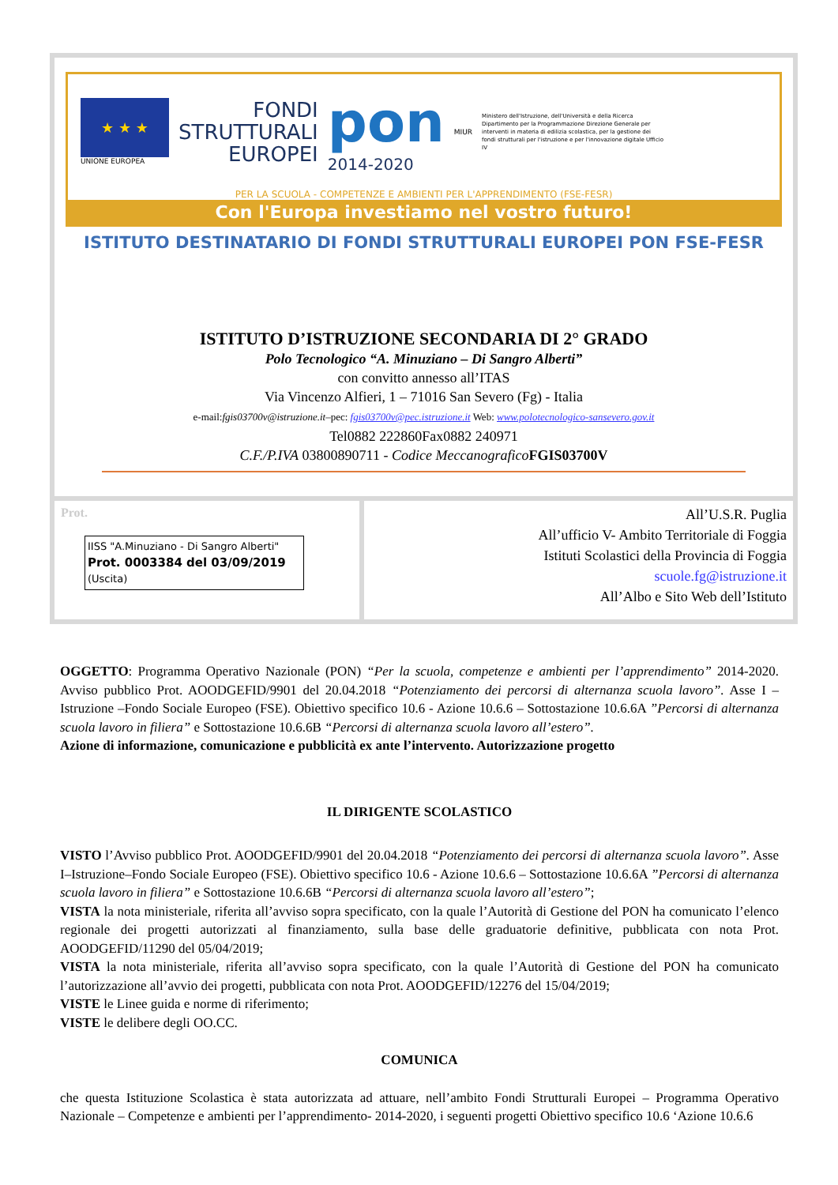★ ★ ★
UNIONE EUROPEA
FONDI
STRUTTURALI
EUROPEI
pon
2014-2020
MIUR
Ministero dell'Istruzione, dell'Università e della Ricerca Dipartimento per la Programmazione Direzione Generale per interventi in materia di edilizia scolastica, per la gestione dei fondi strutturali per l'istruzione e per l'innovazione digitale Ufficio IV
PER LA SCUOLA - COMPETENZE E AMBIENTI PER L'APPRENDIMENTO (FSE-FESR)
Con l'Europa investiamo nel vostro futuro!
ISTITUTO DESTINATARIO DI FONDI STRUTTURALI EUROPEI PON FSE-FESR
ISTITUTO D’ISTRUZIONE SECONDARIA DI 2° GRADO
Polo Tecnologico “A. Minuziano – Di Sangro Alberti”
con convitto annesso all’ITAS
Via Vincenzo Alfieri, 1 – 71016 San Severo (Fg) - Italia
e-mail:fgis03700v@istruzione.it–pec: fgis03700v@pec.istruzione.it Web: www.polotecnologico-sansevero.gov.it
Tel0882 222860Fax0882 240971
C.F./P.IVA 03800890711 - Codice Meccanografico FGIS03700V
Prot.
IISS "A.Minuziano - Di Sangro Alberti"
Prot. 0003384 del 03/09/2019
(Uscita)
All’U.S.R. Puglia
All’ufficio V- Ambito Territoriale di Foggia
Istituti Scolastici della Provincia di Foggia
scuole.fg@istruzione.it
All’Albo e Sito Web dell’Istituto
OGGETTO: Programma Operativo Nazionale (PON) “Per la scuola, competenze e ambienti per l’apprendimento” 2014-2020. Avviso pubblico Prot. AOODGEFID/9901 del 20.04.2018 “Potenziamento dei percorsi di alternanza scuola lavoro”. Asse I – Istruzione –Fondo Sociale Europeo (FSE). Obiettivo specifico 10.6 - Azione 10.6.6 – Sottostazione 10.6.6A ”Percorsi di alternanza scuola lavoro in filiera” e Sottostazione 10.6.6B “Percorsi di alternanza scuola lavoro all’estero”.
Azione di informazione, comunicazione e pubblicità ex ante l’intervento. Autorizzazione progetto
IL DIRIGENTE SCOLASTICO
VISTO l’Avviso pubblico Prot. AOODGEFID/9901 del 20.04.2018 “Potenziamento dei percorsi di alternanza scuola lavoro”. Asse I–Istruzione–Fondo Sociale Europeo (FSE). Obiettivo specifico 10.6 - Azione 10.6.6 – Sottostazione 10.6.6A ”Percorsi di alternanza scuola lavoro in filiera” e Sottostazione 10.6.6B “Percorsi di alternanza scuola lavoro all’estero”;
VISTA la nota ministeriale, riferita all’avviso sopra specificato, con la quale l’Autorità di Gestione del PON ha comunicato l’elenco regionale dei progetti autorizzati al finanziamento, sulla base delle graduatorie definitive, pubblicata con nota Prot. AOODGEFID/11290 del 05/04/2019;
VISTA la nota ministeriale, riferita all’avviso sopra specificato, con la quale l’Autorità di Gestione del PON ha comunicato l’autorizzazione all’avvio dei progetti, pubblicata con nota Prot. AOODGEFID/12276 del 15/04/2019;
VISTE le Linee guida e norme di riferimento;
VISTE le delibere degli OO.CC.
COMUNICA
che questa Istituzione Scolastica è stata autorizzata ad attuare, nell’ambito Fondi Strutturali Europei – Programma Operativo Nazionale – Competenze e ambienti per l’apprendimento- 2014-2020, i seguenti progetti Obiettivo specifico 10.6 ‘Azione 10.6.6